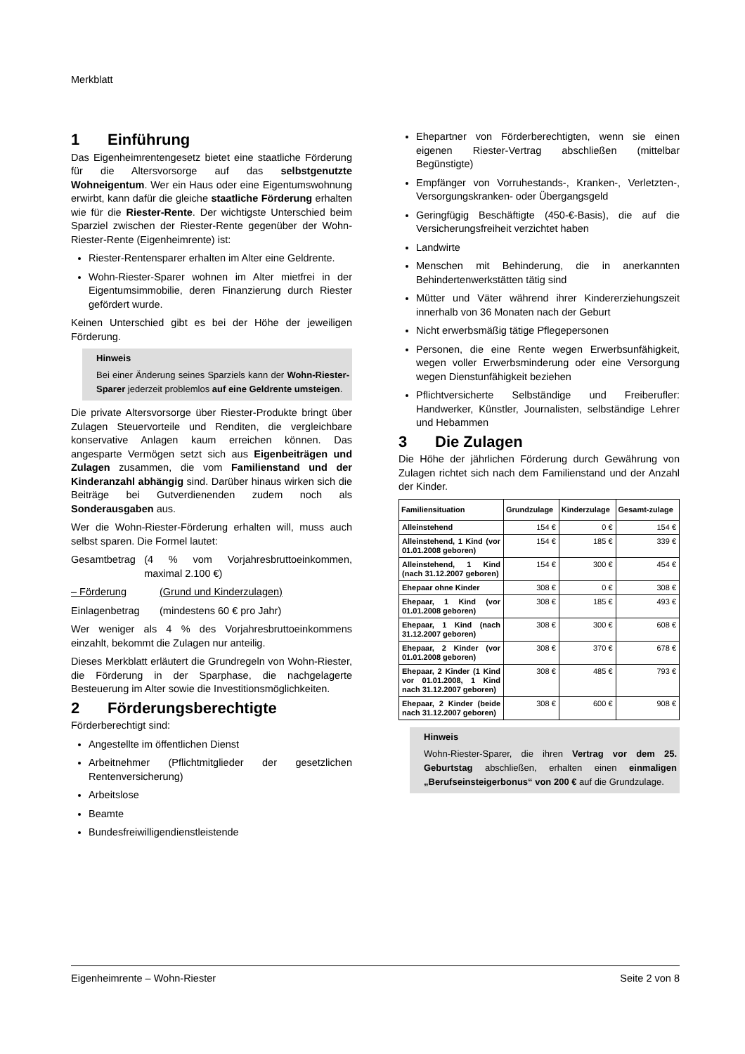Merkblatt
1 Einführung
Das Eigenheimrentengesetz bietet eine staatliche Förderung für die Altersvorsorge auf das selbstgenutzte Wohneigentum. Wer ein Haus oder eine Eigentumswohnung erwirbt, kann dafür die gleiche staatliche Förderung erhalten wie für die Riester-Rente. Der wichtigste Unterschied beim Sparziel zwischen der Riester-Rente gegenüber der Wohn-Riester-Rente (Eigenheimrente) ist:
Riester-Rentensparer erhalten im Alter eine Geldrente.
Wohn-Riester-Sparer wohnen im Alter mietfrei in der Eigentumsimmobilie, deren Finanzierung durch Riester gefördert wurde.
Keinen Unterschied gibt es bei der Höhe der jeweiligen Förderung.
Hinweis
Bei einer Änderung seines Sparziels kann der Wohn-Riester-Sparer jederzeit problemlos auf eine Geldrente umsteigen.
Die private Altersvorsorge über Riester-Produkte bringt über Zulagen Steuervorteile und Renditen, die vergleichbare konservative Anlagen kaum erreichen können. Das angesparte Vermögen setzt sich aus Eigenbeiträgen und Zulagen zusammen, die vom Familienstand und der Kinderanzahl abhängig sind. Darüber hinaus wirken sich die Beiträge bei Gutverdienenden zudem noch als Sonderausgaben aus.
Wer die Wohn-Riester-Förderung erhalten will, muss auch selbst sparen. Die Formel lautet:
Gesamtbetrag (4 % vom Vorjahresbruttoeinkommen, maximal 2.100 €)
– Förderung (Grund und Kinderzulagen)
Einlagenbetrag (mindestens 60 € pro Jahr)
Wer weniger als 4 % des Vorjahresbruttoeinkommens einzahlt, bekommt die Zulagen nur anteilig.
Dieses Merkblatt erläutert die Grundregeln von Wohn-Riester, die Förderung in der Sparphase, die nachgelagerte Besteuerung im Alter sowie die Investitionsmöglichkeiten.
2 Förderungsberechtigte
Förderberechtigt sind:
Angestellte im öffentlichen Dienst
Arbeitnehmer (Pflichtmitglieder der gesetzlichen Rentenversicherung)
Arbeitslose
Beamte
Bundesfreiwilligendienstleistende
Ehepartner von Förderberechtigten, wenn sie einen eigenen Riester-Vertrag abschließen (mittelbar Begünstigte)
Empfänger von Vorruhestands-, Kranken-, Verletzten-, Versorgungskranken- oder Übergangsgeld
Geringfügig Beschäftigte (450-€-Basis), die auf die Versicherungsfreiheit verzichtet haben
Landwirte
Menschen mit Behinderung, die in anerkannten Behindertenwerkstätten tätig sind
Mütter und Väter während ihrer Kindererziehungszeit innerhalb von 36 Monaten nach der Geburt
Nicht erwerbsmäßig tätige Pflegepersonen
Personen, die eine Rente wegen Erwerbsunfähigkeit, wegen voller Erwerbsminderung oder eine Versorgung wegen Dienstunfähigkeit beziehen
Pflichtversicherte Selbständige und Freiberufler: Handwerker, Künstler, Journalisten, selbständige Lehrer und Hebammen
3 Die Zulagen
Die Höhe der jährlichen Förderung durch Gewährung von Zulagen richtet sich nach dem Familienstand und der Anzahl der Kinder.
| Familiensituation | Grundzulage | Kinderzulage | Gesamt-zulage |
| --- | --- | --- | --- |
| Alleinstehend | 154 € | 0 € | 154 € |
| Alleinstehend, 1 Kind (vor 01.01.2008 geboren) | 154 € | 185 € | 339 € |
| Alleinstehend, 1 Kind (nach 31.12.2007 geboren) | 154 € | 300 € | 454 € |
| Ehepaar ohne Kinder | 308 € | 0 € | 308 € |
| Ehepaar, 1 Kind (vor 01.01.2008 geboren) | 308 € | 185 € | 493 € |
| Ehepaar, 1 Kind (nach 31.12.2007 geboren) | 308 € | 300 € | 608 € |
| Ehepaar, 2 Kinder (vor 01.01.2008 geboren) | 308 € | 370 € | 678 € |
| Ehepaar, 2 Kinder (1 Kind vor 01.01.2008, 1 Kind nach 31.12.2007 geboren) | 308 € | 485 € | 793 € |
| Ehepaar, 2 Kinder (beide nach 31.12.2007 geboren) | 308 € | 600 € | 908 € |
Hinweis
Wohn-Riester-Sparer, die ihren Vertrag vor dem 25. Geburtstag abschließen, erhalten einen einmaligen „Berufseinsteigerbonus“ von 200 € auf die Grundzulage.
Eigenheimrente – Wohn-Riester Seite 2 von 8